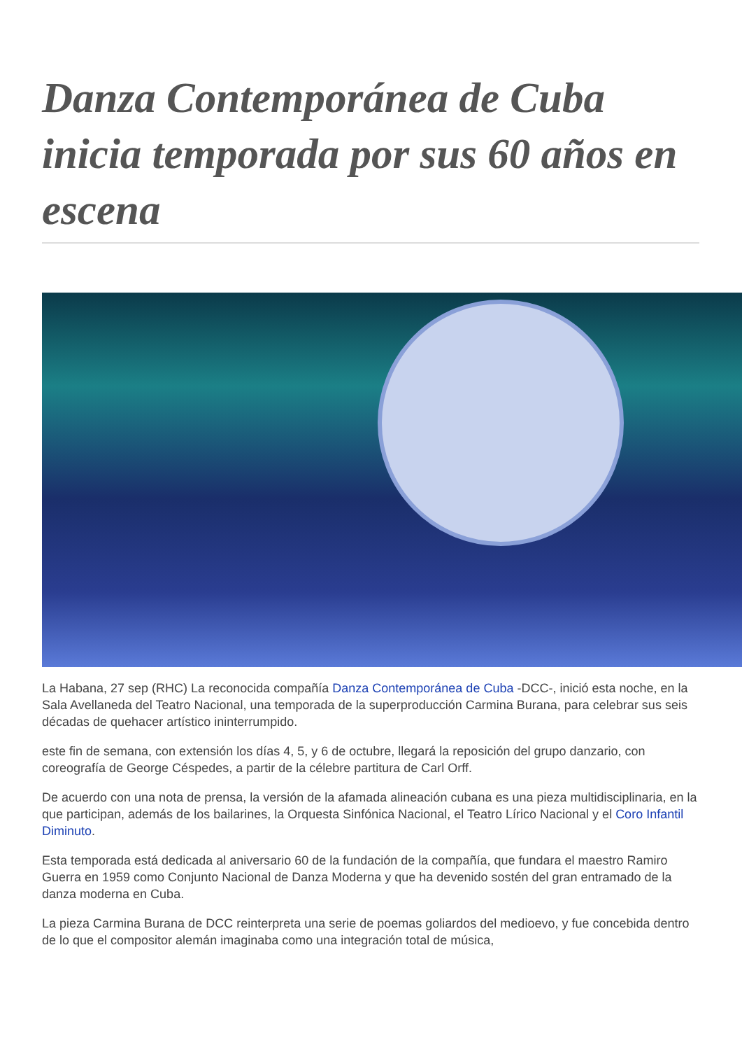Danza Contemporánea de Cuba inicia temporada por sus 60 años en escena
La Habana, 27 sep (RHC) La reconocida compañía Danza Contemporánea de Cuba -DCC-, inició esta noche, en la Sala Avellaneda del Teatro Nacional, una temporada de la superproducción Carmina Burana, para celebrar sus seis décadas de quehacer artístico ininterrumpido.
este fin de semana, con extensión los días 4, 5, y 6 de octubre, llegará la reposición del grupo danzario, con coreografía de George Céspedes, a partir de la célebre partitura de Carl Orff.
De acuerdo con una nota de prensa, la versión de la afamada alineación cubana es una pieza multidisciplinaria, en la que participan, además de los bailarines, la Orquesta Sinfónica Nacional, el Teatro Lírico Nacional y el Coro Infantil Diminuto.
Esta temporada está dedicada al aniversario 60 de la fundación de la compañía, que fundara el maestro Ramiro Guerra en 1959 como Conjunto Nacional de Danza Moderna y que ha devenido sostén del gran entramado de la danza moderna en Cuba.
La pieza Carmina Burana de DCC reinterpreta una serie de poemas goliardos del medioevo, y fue concebida dentro de lo que el compositor alemán imaginaba como una integración total de música,